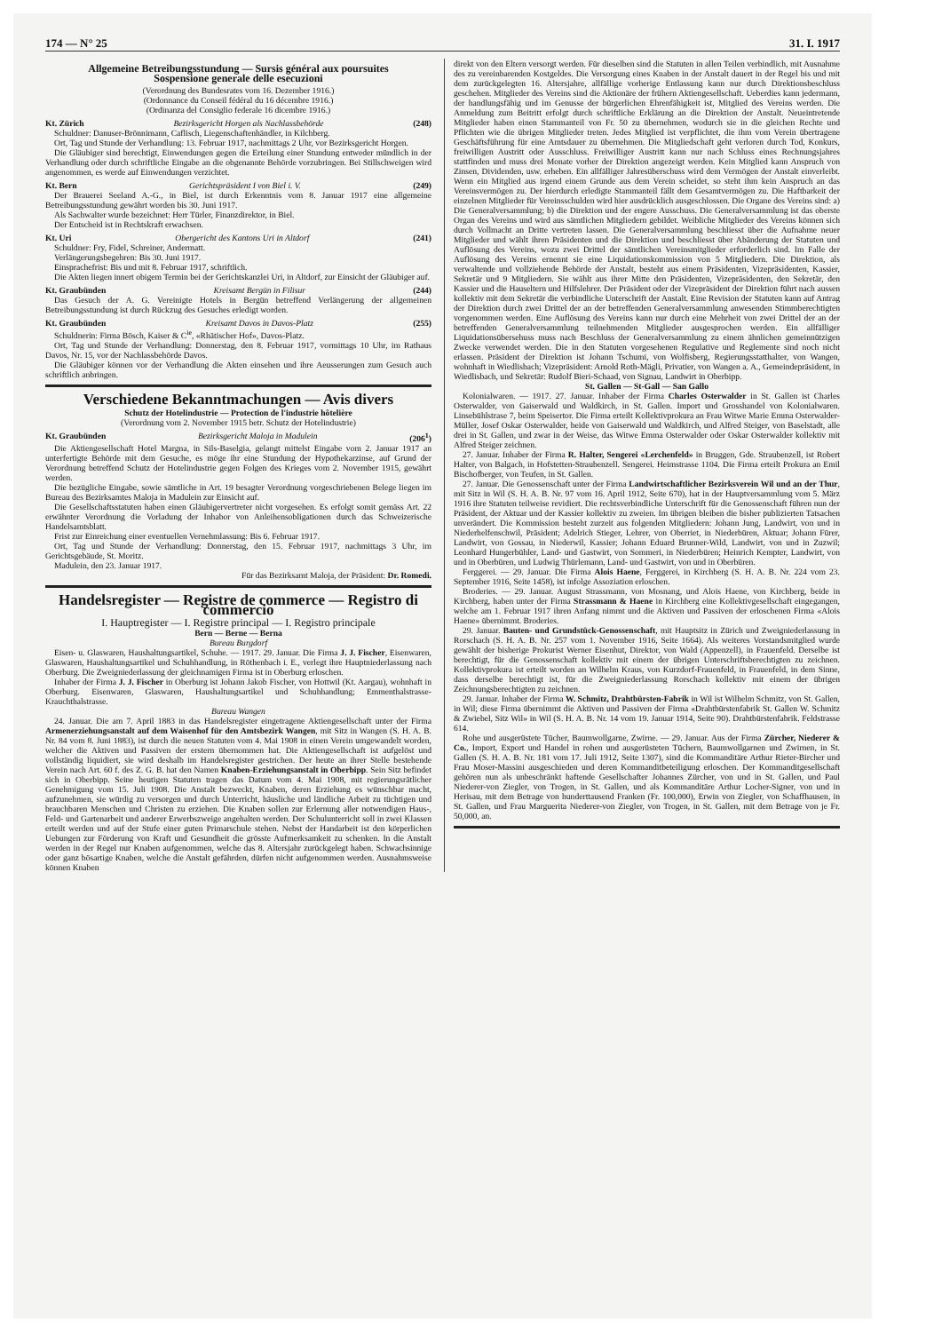174 — N° 25 31. I. 1917
Allgemeine Betreibungsstundung — Sursis général aux poursuites
Sospensione generale delle esecuzioni
(Verordnung des Bundesrates vom 16. Dezember 1916.)
(Ordonnance du Conseil fédéral du 16 décembre 1916.)
(Ordinanza del Consiglio federale 16 dicembre 1916.)
Kt. Zürich Bezirksgericht Horgen als Nachlassbehörde (248)
Schuldner: Danuser-Brönnimann, Caflisch, Liegenschaftenhändler, in Kilchberg.
Ort, Tag und Stunde der Verhandlung: 13. Februar 1917, nachmittags 2 Uhr, vor Bezirksgericht Horgen.
Die Gläubiger sind berechtigt, Einwendungen gegen die Erteilung einer Stundung entweder mündlich in der Verhandlung oder durch schriftliche Eingabe an die obgenannte Behörde vorzubringen. Bei Stillschweigen wird angenommen, es werde auf Einwendungen verzichtet.
Kt. Bern Gerichtspräsident I von Biel i. V. (249)
Der Brauerei Seeland A.-G., in Biel, ist durch Erkenntnis vom 8. Januar 1917 eine allgemeine Betreibungsstundung gewährt worden bis 30. Juni 1917.
Als Sachwalter wurde bezeichnet: Herr Türler, Finanzdirektor, in Biel.
Der Entscheid ist in Rechtskraft erwachsen.
Kt. Uri Obergericht des Kantons Uri in Altdorf (241)
Schuldner: Fry, Fidel, Schreiner, Andermatt.
Verlängerungsbegehren: Bis 30. Juni 1917.
Einsprachefrist: Bis und mit 8. Februar 1917, schriftlich.
Die Akten liegen innert obigem Termin bei der Gerichtskanzlei Uri, in Altdorf, zur Einsicht der Gläubiger auf.
Kt. Graubünden Kreisamt Bergün in Filisur (244)
Das Gesuch der A. G. Vereinigte Hotels in Bergün betreffend Verlängerung der allgemeinen Betreibungsstundung ist durch Rückzug des Gesuches erledigt worden.
Kt. Graubünden Kreisamt Davos in Davos-Platz (255)
Schuldnerin: Firma Bösch, Kaiser & C<sup>ie</sup>, «Rhätischer Hof», Davos-Platz.
Ort, Tag und Stunde der Verhandlung: Donnerstag, den 8. Februar 1917, vormittags 10 Uhr, im Rathaus Davos, Nr. 15, vor der Nachlassbehörde Davos.
Die Gläubiger können vor der Verhandlung die Akten einsehen und ihre Aeusserungen zum Gesuch auch schriftlich anbringen.
Verschiedene Bekanntmachungen — Avis divers
Schutz der Hotelindustrie — Protection de l'industrie hôtelière
(Verordnung vom 2. November 1915 betr. Schutz der Hotelindustrie)
Kt. Graubünden Bezirksgericht Maloja in Madulein (206<sup>1</sup>)
Die Aktiengesellschaft Hotel Margna, in Sils-Baselgia, gelangt mittelst Eingabe vom 2. Januar 1917 an unterfertigte Behörde mit dem Gesuche, es möge ihr eine Stundung der Hypothekarzinse, auf Grund der Verordnung betreffend Schutz der Hotelindustrie gegen Folgen des Krieges vom 2. November 1915, gewährt werden.
Die bezügliche Eingabe, sowie sämtliche in Art. 19 besagter Verordnung vorgeschriebenen Belege liegen im Bureau des Bezirksamtes Maloja in Madulein zur Einsicht auf.
Die Gesellschaftsstatuten haben einen Gläubigervertreter nicht vorgesehen. Es erfolgt somit gemäss Art. 22 erwähnter Verordnung die Vorladung der Inhabor von Anleihensobligationen durch das Schweizerische Handelsamtsblatt.
Frist zur Einreichung einer eventuellen Vernehmlassung: Bis 6. Februar 1917.
Ort, Tag und Stunde der Verhandlung: Donnerstag, den 15. Februar 1917, nachmittags 3 Uhr, im Gerichtsgebäude, St. Moritz.
Madulein, den 23. Januar 1917.
Für das Bezirksamt Maloja, der Präsident: Dr. Romedi.
Handelsregister — Registre de commerce — Registro di commercio
I. Hauptregister — I. Registre principal — I. Registro principale
Bern — Berne — Berna
Bureau Burgdorf
Eisen- u. Glaswaren, Haushaltungsartikel, Schuhe. — 1917. 29. Januar. Die Firma J. J. Fischer, Eisenwaren, Glaswaren, Haushaltungsartikel und Schuhhandlung, in Röthenbach i. E., verlegt ihre Hauptniederlassung nach Oberburg. Die Zweigniederlassung der gleichnamigen Firma ist in Oberburg erloschen.
Inhaber der Firma J. J. Fischer in Oberburg ist Johann Jakob Fischer, von Hottwil (Kt. Aargau), wohnhaft in Oberburg. Eisenwaren, Glaswaren, Haushaltungsartikel und Schuhhandlung; Emmenthalstrasse-Krauchthalstrasse.
Bureau Wangen
24. Januar. Die am 7. April 1883 in das Handelsregister eingetragene Aktiengesellschaft unter der Firma Armenerziehungsanstalt auf dem Waisenhof für den Amtsbezirk Wangen, mit Sitz in Wangen (S. H. A. B. Nr. 84 vom 8. Juni 1883), ist durch die neuen Statuten vom 4. Mai 1908 in einen Verein umgewandelt worden, welcher die Aktiven und Passiven der erstern übernommen hat. Die Aktiengesellschaft ist aufgelöst und vollständig liquidiert, sie wird deshalb im Handelsregister gestrichen. Der heute an ihrer Stelle bestehende Verein nach Art. 60 f. des Z. G. B. hat den Namen Knaben-Erziehungsanstalt in Oberbipp. Sein Sitz befindet sich in Oberbipp. Seine heutigen Statuten tragen das Datum vom 4. Mai 1908, mit regierungsrätlicher Genehmigung vom 15. Juli 1908. Die Anstalt bezweckt, Knaben, deren Erziehung es wünschbar macht, aufzunehmen, sie würdig zu versorgen und durch Unterricht, häusliche und ländliche Arbeit zu tüchtigen und brauchbaren Menschen und Christen zu erziehen. Die Knaben sollen zur Erlernung aller notwendigen Haus-, Feld- und Gartenarbeit und anderer Erwerbszweige angehalten werden. Der Schulunterricht soll in zwei Klassen erteilt werden und auf der Stufe einer guten Primarschule stehen. Nebst der Handarbeit ist den körperlichen Uebungen zur Förderung von Kraft und Gesundheit die grösste Aufmerksamkeit zu schenken. In die Anstalt werden in der Regel nur Knaben aufgenommen, welche das 8. Altersjahr zurückgelegt haben. Schwachsinnige oder ganz bösartige Knaben, welche die Anstalt gefährden, dürfen nicht aufgenommen werden. Ausnahmsweise können Knaben
direkt von den Eltern versorgt werden. Für dieselben sind die Statuten in allen Teilen verbindlich, mit Ausnahme des zu vereinbarenden Kostgeldes. Die Versorgung eines Knaben in der Anstalt dauert in der Regel bis und mit dem zurückgelegten 16. Altersjahre, allfällige vorherige Entlassung kann nur durch Direktionsbeschluss geschehen. Mitglieder des Vereins sind die Aktionäre der frühern Aktiengesellschaft. Ueberdies kann jedermann, der handlungsfähig und im Genusse der bürgerlichen Ehrenfähigkeit ist, Mitglied des Vereins werden. Die Anmeldung zum Beitritt erfolgt durch schriftliche Erklärung an die Direktion der Anstalt. Neueintretende Mitglieder haben einen Stammanteil von Fr. 50 zu übernehmen, wodurch sie in die gleichen Rechte und Pflichten wie die übrigen Mitglieder treten. Jedes Mitglied ist verpflichtet, die ihm vom Verein übertragene Geschäftsführung für eine Amtsdauer zu übernehmen. Die Mitgliedschaft geht verloren durch Tod, Konkurs, freiwilligen Austritt oder Ausschluss. Freiwilliger Austritt kann nur nach Schluss eines Rechnungsjahres stattfinden und muss drei Monate vorher der Direktion angezeigt werden. Kein Mitglied kann Anspruch von Zinsen, Dividenden, usw. erheben. Ein allfälliger Jahresüberschuss wird dem Vermögen der Anstalt einverleibt. Wenn ein Mitglied aus irgend einem Grunde aus dem Verein scheidet, so steht ihm kein Anspruch an das Vereinsvermögen zu. Der hierdurch erledigte Stammanteil fällt dem Gesamtvermögen zu. Die Haftbarkeit der einzelnen Mitglieder für Vereinsschulden wird hier ausdrücklich ausgeschlossen. Die Organe des Vereins sind: a) Die Generalversammlung; b) die Direktion und der engere Ausschuss. Die Generalversammlung ist das oberste Organ des Vereins und wird aus sämtlichen Mitgliedern gebildet. Weibliche Mitglieder des Vereins können sich durch Vollmacht an Dritte vertreten lassen. Die Generalversammlung beschliesst über die Aufnahme neuer Mitglieder und wählt ihren Präsidenten und die Direktion und beschliesst über Abänderung der Statuten und Auflösung des Vereins, wozu zwei Drittel der sämtlichen Vereinsmitglieder erforderlich sind. Im Falle der Auflösung des Vereins ernennt sie eine Liquidationskommission von 5 Mitgliedern. Die Direktion, als verwaltende und vollziehende Behörde der Anstalt, besteht aus einem Präsidenten, Vizepräsidenten, Kassier, Sekretär und 9 Mitgliedern. Sie wählt aus ihrer Mitte den Präsidenten, Vizepräsidenten, den Sekretär, den Kassier und die Hauseltern und Hilfslehrer. Der Präsident oder der Vizepräsident der Direktion führt nach aussen kollektiv mit dem Sekretär die verbindliche Unterschrift der Anstalt. Eine Revision der Statuten kann auf Antrag der Direktion durch zwei Drittel der an der betreffenden Generalversammlung anwesenden Stimmberechtigten vorgenommen werden. Eine Auflösung des Vereins kann nur durch eine Mehrheit von zwei Drittel der an der betreffenden Generalversammlung teilnehmenden Mitglieder ausgesprochen werden. Ein allfälliger Liquidationsübersehuss muss nach Beschluss der Generalversammlung zu einem ähnlichen gemeinnützigen Zwecke verwendet werden. Die in den Statuten vorgesehenen Regulative und Reglemente sind noch nicht erlassen. Präsident der Direktion ist Johann Tschumi, von Wolfisberg, Regierungsstatthalter, von Wangen, wohnhaft in Wiedlisbach; Vizepräsident: Arnold Roth-Mägli, Privatier, von Wangen a. A., Gemeindepräsident, in Wiedlisbach, und Sekretär: Rudolf Bieri-Schaad, von Signau, Landwirt in Oberbipp.
St. Gallen — St-Gall — San Gallo
Kolonialwaren. — 1917. 27. Januar. Inhaber der Firma Charles Osterwalder in St. Gallen ist Charles Osterwalder, von Gaiserwald und Waldkirch, in St. Gallen. Import und Grosshandel von Kolonialwaren. Linsebühlstrase 7, beim Speisertor. Die Firma erteilt Kollektivprokura an Frau Witwe Marie Emma Osterwalder-Müller, Josef Oskar Osterwalder, beide von Gaiserwald und Waldkirch, und Alfred Steiger, von Baselstadt, alle drei in St. Gallen, und zwar in der Weise, das Witwe Emma Osterwalder oder Oskar Osterwalder kollektiv mit Alfred Steiger zeichnen.
27. Januar. Inhaber der Firma R. Halter, Sengerei «Lerchenfeld» in Bruggen, Gde. Straubenzell, ist Robert Halter, von Balgach, in Hofstetten-Straubenzell. Sengerei. Heimstrasse 1104. Die Firma erteilt Prokura an Emil Bischofberger, von Teufen, in St. Gallen.
27. Januar. Die Genossenschaft unter der Firma Landwirtschaftlicher Bezirksverein Wil und an der Thur, mit Sitz in Wil (S. H. A. B. Nr. 97 vom 16. April 1912, Seite 670), hat in der Hauptversammlung vom 5. März 1916 ihre Statuten teilweise revidiert. Die rechtsverbindliche Unterschrift für die Genossenschaft führen nun der Präsident, der Aktuar und der Kassier kollektiv zu zweien. Im übrigen bleiben die bisher publizierten Tatsachen unverändert. Die Kommission besteht zurzeit aus folgenden Mitgliedern: Johann Jung, Landwirt, von und in Niederhelfenschwil, Präsident; Adelrich Stieger, Lehrer, von Oberriet, in Niederbüren, Aktuar; Johann Fürer, Landwirt, von Gossau, in Niederwil, Kassier; Johann Eduard Brunner-Wild, Landwirt, von und in Zuzwil; Leonhard Hungerbühler, Land- und Gastwirt, von Sommeri, in Niederbüren; Heinrich Kempter, Landwirt, von und in Oberbüren, und Ludwig Thürlemann, Land- und Gastwirt, von und in Oberbüren.
Ferggerei. — 29. Januar. Die Firma Alois Haene, Ferggerei, in Kirchberg (S. H. A. B. Nr. 224 vom 23. September 1916, Seite 1458), ist infolge Assoziation erloschen.
Broderies. — 29. Januar. August Strassmann, von Mosnang, und Alois Haene, von Kirchberg, beide in Kirchberg, haben unter der Firma Strassmann & Haene in Kirchberg eine Kollektivgesellschaft eingegangen, welche am 1. Februar 1917 ihren Anfang nimmt und die Aktiven und Passiven der erloschenen Firma «Alois Haene» übernimmt. Broderies.
29. Januar. Bauten- und Grundstück-Genossenschaft, mit Hauptsitz in Zürich und Zweigniederlassung in Rorschach (S. H. A. B. Nr. 257 vom 1. November 1916, Seite 1664). Als weiteres Vorstandsmitglied wurde gewählt der bisherige Prokurist Werner Eisenhut, Direktor, von Wald (Appenzell), in Frauenfeld. Derselbe ist berechtigt, für die Genossenschaft kollektiv mit einem der übrigen Unterschriftsberechtigten zu zeichnen. Kollektivprokura ist erteilt worden an Wilhelm Kraus, von Kurzdorf-Frauenfeld, in Frauenfeld, in dem Sinne, dass derselbe berechtigt ist, für die Zweigniederlassung Rorschach kollektiv mit einem der übrigen Zeichnungsberechtigten zu zeichnen.
29. Januar. Inhaber der Firma W. Schmitz, Drahtbürsten-Fabrik in Wil ist Wilhelm Schmitz, von St. Gallen, in Wil; diese Firma übernimmt die Aktiven und Passiven der Firma «Drahtbürstenfabrik St. Gallen W. Schmitz & Zwiebel, Sitz Wil» in Wil (S. H. A. B. Nr. 14 vom 19. Januar 1914, Seite 90). Drahtbürstenfabrik. Feldstrasse 614.
Rohe und ausgerüstete Tücher, Baumwollgarne, Zwirne. — 29. Januar. Aus der Firma Zürcher, Niederer & Co., Import, Export und Handel in rohen und ausgerüsteten Tüchern, Baumwollgarnen und Zwirnen, in St. Gallen (S. H. A. B. Nr. 181 vom 17. Juli 1912, Seite 1307), sind die Kommanditäre Arthur Rieter-Bircher und Frau Moser-Massini ausgeschieden und deren Kommanditbeteiligung erloschen. Der Kommanditgesellschaft gehören nun als unbeschränkt haftende Gesellschafter Johannes Zürcher, von und in St. Gallen, und Paul Niederer-von Ziegler, von Trogen, in St. Gallen, und als Kommanditäre Arthur Locher-Signer, von und in Herisau, mit dem Betrage von hunderttausend Franken (Fr. 100,000), Erwin von Ziegler, von Schaffhausen, in St. Gallen, und Frau Marguerita Niederer-von Ziegler, von Trogen, in St. Gallen, mit dem Betrage von je Fr. 50,000, an.